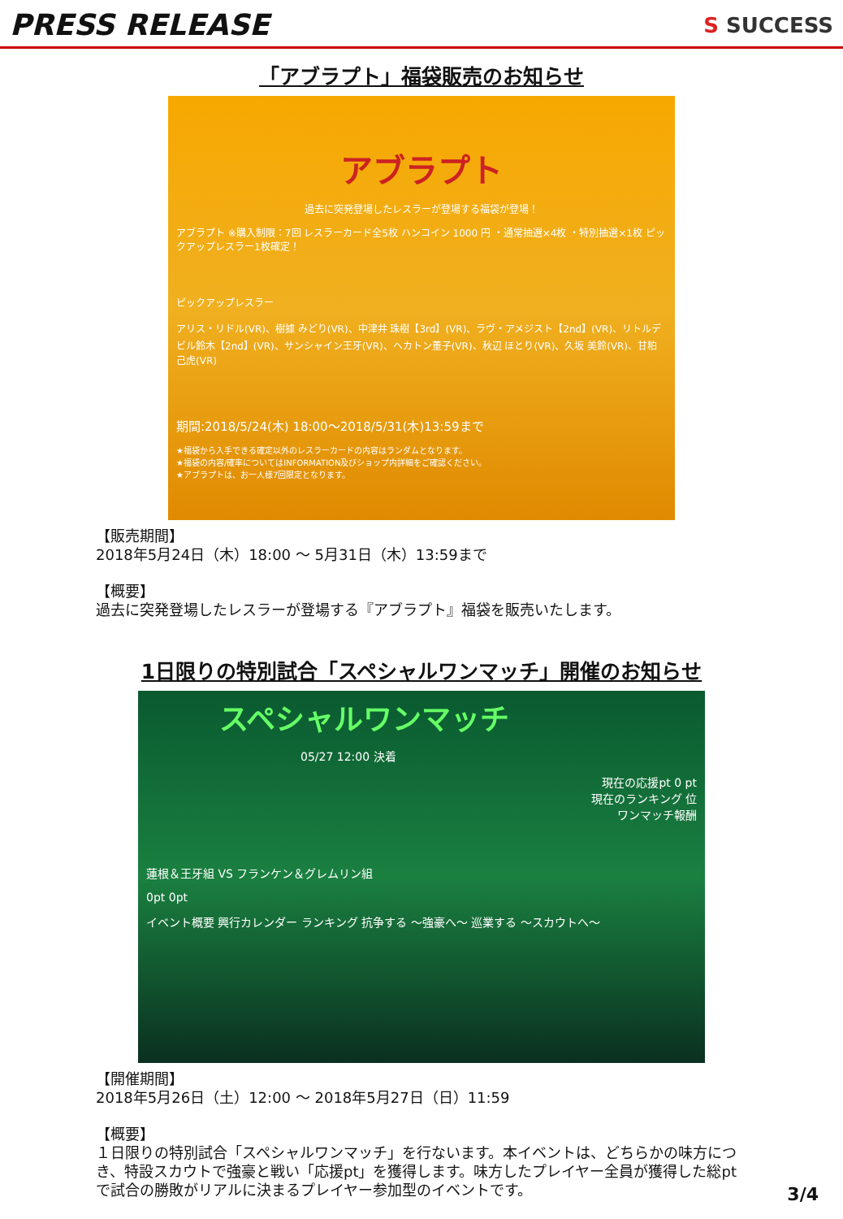PRESS RELEASE
S SUCCESS
「アブラプト」福袋販売のお知らせ
アブラプト
過去に突発登場したレスラーが登場する福袋が登場！
アブラプト ※購入制限：7回 レスラーカード全5枚 ハンコイン 1000 円 ・通常抽選×4枚 ・特別抽選×1枚 ピックアップレスラー1枚確定！
ピックアップレスラー
アリス・リドル(VR)、樹據 みどり(VR)、中津井 珠樹【3rd】(VR)、ラヴ・アメジスト【2nd】(VR)、リトルデビル鈴木【2nd】(VR)、サンシャイン王牙(VR)、ヘカトン董子(VR)、秋辺 ほとり(VR)、久坂 美鈴(VR)、甘粕 己虎(VR)
期間:2018/5/24(木) 18:00～2018/5/31(木)13:59まで
★福袋から入手できる確定以外のレスラーカードの内容はランダムとなります。
★福袋の内容/確率についてはINFORMATION及びショップ内詳細をご確認ください。
★アブラプトは、お一人様7回限定となります。
【販売期間】
2018年5月24日（木）18:00 ～ 5月31日（木）13:59まで
【概要】
過去に突発登場したレスラーが登場する『アブラプト』福袋を販売いたします。
1日限りの特別試合「スペシャルワンマッチ」開催のお知らせ
スペシャルワンマッチ
05/27 12:00 決着
現在の応援pt 0 pt
現在のランキング 位
ワンマッチ報酬
蓮根＆王牙組 VS フランケン＆グレムリン組
0pt 0pt
イベント概要 興行カレンダー ランキング 抗争する ～強豪へ～ 巡業する ～スカウトへ～
【開催期間】
2018年5月26日（土）12:00 ～ 2018年5月27日（日）11:59
【概要】
１日限りの特別試合「スペシャルワンマッチ」を行ないます。本イベントは、どちらかの味方につき、特設スカウトで強豪と戦い「応援pt」を獲得します。味方したプレイヤー全員が獲得した総ptで試合の勝敗がリアルに決まるプレイヤー参加型のイベントです。
3/4